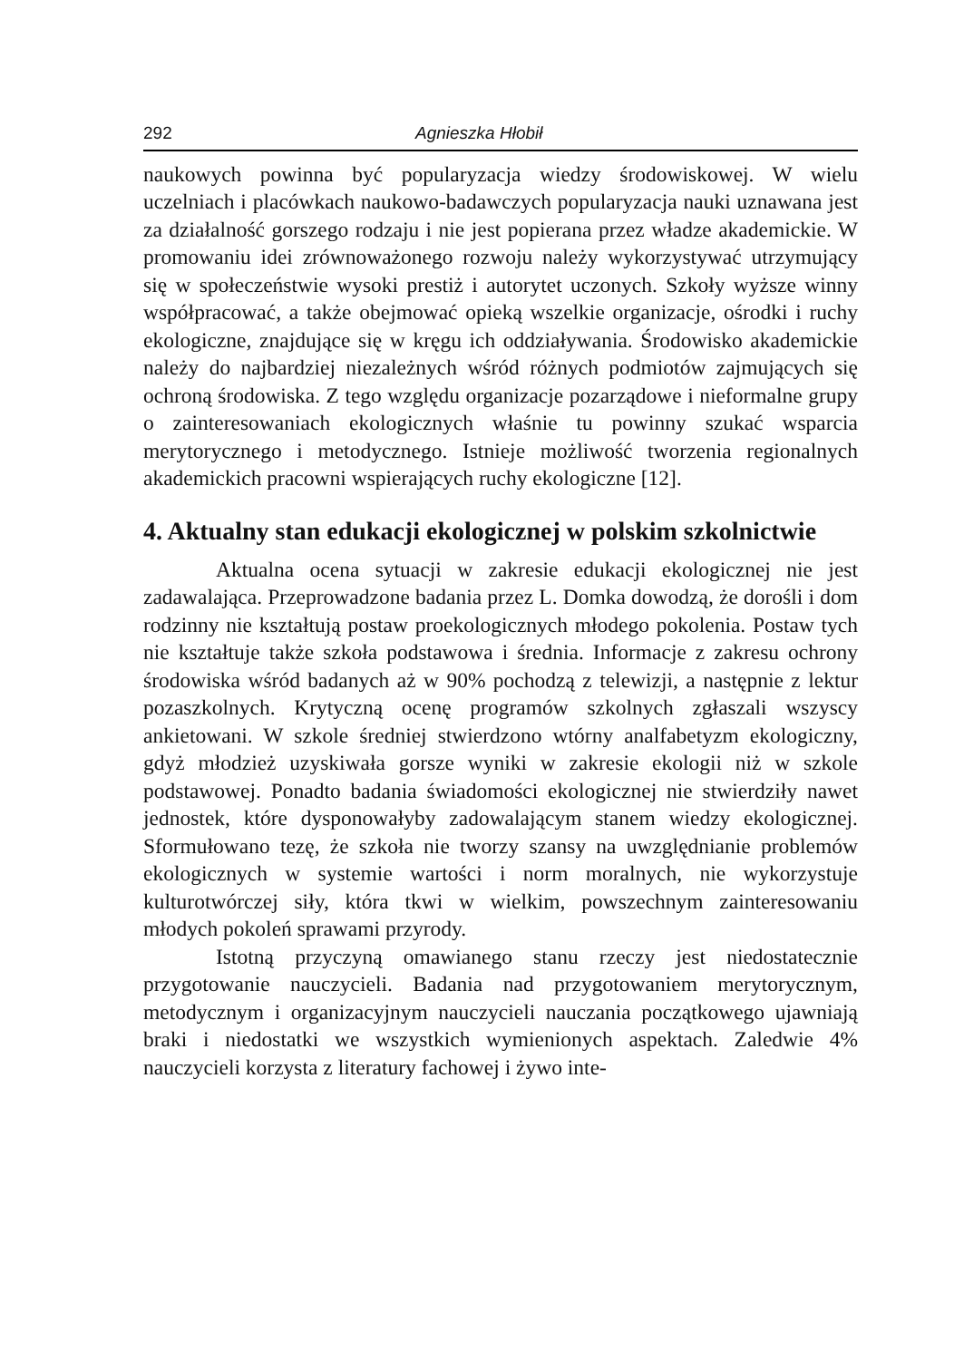292 Agnieszka Hłobił
naukowych powinna być popularyzacja wiedzy środowiskowej. W wielu uczelniach i placówkach naukowo-badawczych popularyzacja nauki uznawana jest za działalność gorszego rodzaju i nie jest popierana przez władze akademickie. W promowaniu idei zrównoważonego rozwoju należy wykorzystywać utrzymujący się w społeczeństwie wysoki prestiż i autorytet uczonych. Szkoły wyższe winny współpracować, a także obejmować opieką wszelkie organizacje, ośrodki i ruchy ekologiczne, znajdujące się w kręgu ich oddziaływania. Środowisko akademickie należy do najbardziej niezależnych wśród różnych podmiotów zajmujących się ochroną środowiska. Z tego względu organizacje pozarządowe i nieformalne grupy o zainteresowaniach ekologicznych właśnie tu powinny szukać wsparcia merytorycznego i metodycznego. Istnieje możliwość tworzenia regionalnych akademickich pracowni wspierających ruchy ekologiczne [12].
4. Aktualny stan edukacji ekologicznej w polskim szkolnictwie
Aktualna ocena sytuacji w zakresie edukacji ekologicznej nie jest zadawalająca. Przeprowadzone badania przez L. Domka dowodzą, że dorośli i dom rodzinny nie kształtują postaw proekologicznych młodego pokolenia. Postaw tych nie kształtuje także szkoła podstawowa i średnia. Informacje z zakresu ochrony środowiska wśród badanych aż w 90% pochodzą z telewizji, a następnie z lektur pozaszkolnych. Krytyczną ocenę programów szkolnych zgłaszali wszyscy ankietowani. W szkole średniej stwierdzono wtórny analfabetyzm ekologiczny, gdyż młodzież uzyskiwała gorsze wyniki w zakresie ekologii niż w szkole podstawowej. Ponadto badania świadomości ekologicznej nie stwierdziły nawet jednostek, które dysponowałyby zadowalającym stanem wiedzy ekologicznej. Sformułowano tezę, że szkoła nie tworzy szansy na uwzględnianie problemów ekologicznych w systemie wartości i norm moralnych, nie wykorzystuje kulturotwórczej siły, która tkwi w wielkim, powszechnym zainteresowaniu młodych pokoleń sprawami przyrody.
Istotną przyczyną omawianego stanu rzeczy jest niedostatecznie przygotowanie nauczycieli. Badania nad przygotowaniem merytorycznym, metodycznym i organizacyjnym nauczycieli nauczania początkowego ujawniają braki i niedostatki we wszystkich wymienionych aspektach. Zaledwie 4% nauczycieli korzysta z literatury fachowej i żywo inte-